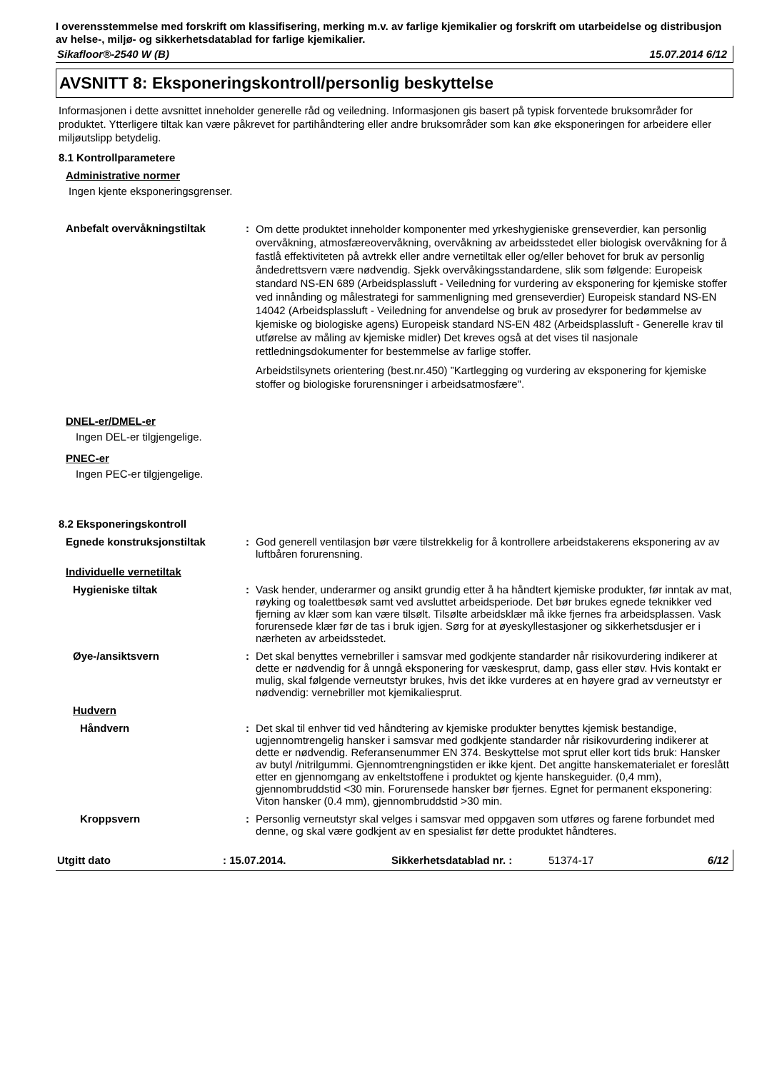I overensstemmelse med forskrift om klassifisering, merking m.v. av farlige kjemikalier og forskrift om utarbeidelse og distribusjon av helse-, miljø- og sikkerhetsdatablad for farlige kjemikalier.
Sikafloor®-2540 W (B) 15.07.2014 6/12
AVSNITT 8: Eksponeringskontroll/personlig beskyttelse
Informasjonen i dette avsnittet inneholder generelle råd og veiledning. Informasjonen gis basert på typisk forventede bruksområder for produktet. Ytterligere tiltak kan være påkrevet for partihåndtering eller andre bruksområder som kan øke eksponeringen for arbeidere eller miljøutslipp betydelig.
8.1 Kontrollparametere
Administrative normer
Ingen kjente eksponeringsgrenser.
Anbefalt overvåkningstiltak :
Om dette produktet inneholder komponenter med yrkeshygieniske grenseverdier, kan personlig overvåkning, atmosfæreovervåkning, overvåkning av arbeidsstedet eller biologisk overvåkning for å fastlå effektiviteten på avtrekk eller andre vernetiltak eller og/eller behovet for bruk av personlig åndedrettsvern være nødvendig. Sjekk overvåkingsstandardene, slik som følgende: Europeisk standard NS-EN 689 (Arbeidsplassluft - Veiledning for vurdering av eksponering for kjemiske stoffer ved innånding og målestrategi for sammenligning med grenseverdier) Europeisk standard NS-EN 14042 (Arbeidsplassluft - Veiledning for anvendelse og bruk av prosedyrer for bedømmelse av kjemiske og biologiske agens) Europeisk standard NS-EN 482 (Arbeidsplassluft - Generelle krav til utførelse av måling av kjemiske midler) Det kreves også at det vises til nasjonale rettledningsdokumenter for bestemmelse av farlige stoffer.
Arbeidstilsynets orientering (best.nr.450) ”Kartlegging og vurdering av eksponering for kjemiske stoffer og biologiske forurensninger i arbeidsatmosfære".
DNEL-er/DMEL-er
Ingen DEL-er tilgjengelige.
PNEC-er
Ingen PEC-er tilgjengelige.
8.2 Eksponeringskontroll
Egnede konstruksjonstiltak : God generell ventilasjon bør være tilstrekkelig for å kontrollere arbeidstakerens eksponering av av luftbåren forurensning.
Individuelle vernetiltak
Hygieniske tiltak : Vask hender, underarmer og ansikt grundig etter å ha håndtert kjemiske produkter, før inntak av mat, røyking og toalettbesøk samt ved avsluttet arbeidsperiode. Det bør brukes egnede teknikker ved fjerning av klær som kan være tilsølt. Tilsølte arbeidsklær må ikke fjernes fra arbeidsplassen. Vask forurensede klær før de tas i bruk igjen. Sørg for at øyeskyllestasjoner og sikkerhetsdusjer er i nærheten av arbeidsstedet.
Øye-/ansiktsvern : Det skal benyttes vernebriller i samsvar med godkjente standarder når risikovurdering indikerer at dette er nødvendig for å unngå eksponering for væskesprut, damp, gass eller støv. Hvis kontakt er mulig, skal følgende verneutstyr brukes, hvis det ikke vurderes at en høyere grad av verneutstyr er nødvendig: vernebriller mot kjemikaliesprut.
Hudvern
Håndvern : Det skal til enhver tid ved håndtering av kjemiske produkter benyttes kjemisk bestandige, ugjennomtrengelig hansker i samsvar med godkjente standarder når risikovurdering indikerer at dette er nødvendig. Referansenummer EN 374. Beskyttelse mot sprut eller kort tids bruk: Hansker av butyl /nitrilgummi. Gjennomtrengningstiden er ikke kjent. Det angitte hanskematerialet er foreslått etter en gjennomgang av enkeltstoffene i produktet og kjente hanskeguider. (0,4 mm), gjennombruddstid <30 min. Forurensede hansker bør fjernes. Egnet for permanent eksponering: Viton hansker (0.4 mm), gjennombruddstid >30 min.
Kroppsvern : Personlig verneutstyr skal velges i samsvar med oppgaven som utføres og farene forbundet med denne, og skal være godkjent av en spesialist før dette produktet håndteres.
Utgitt dato: 15.07.2014. Sikkerhetsdatablad nr. : 51374-17 6/12